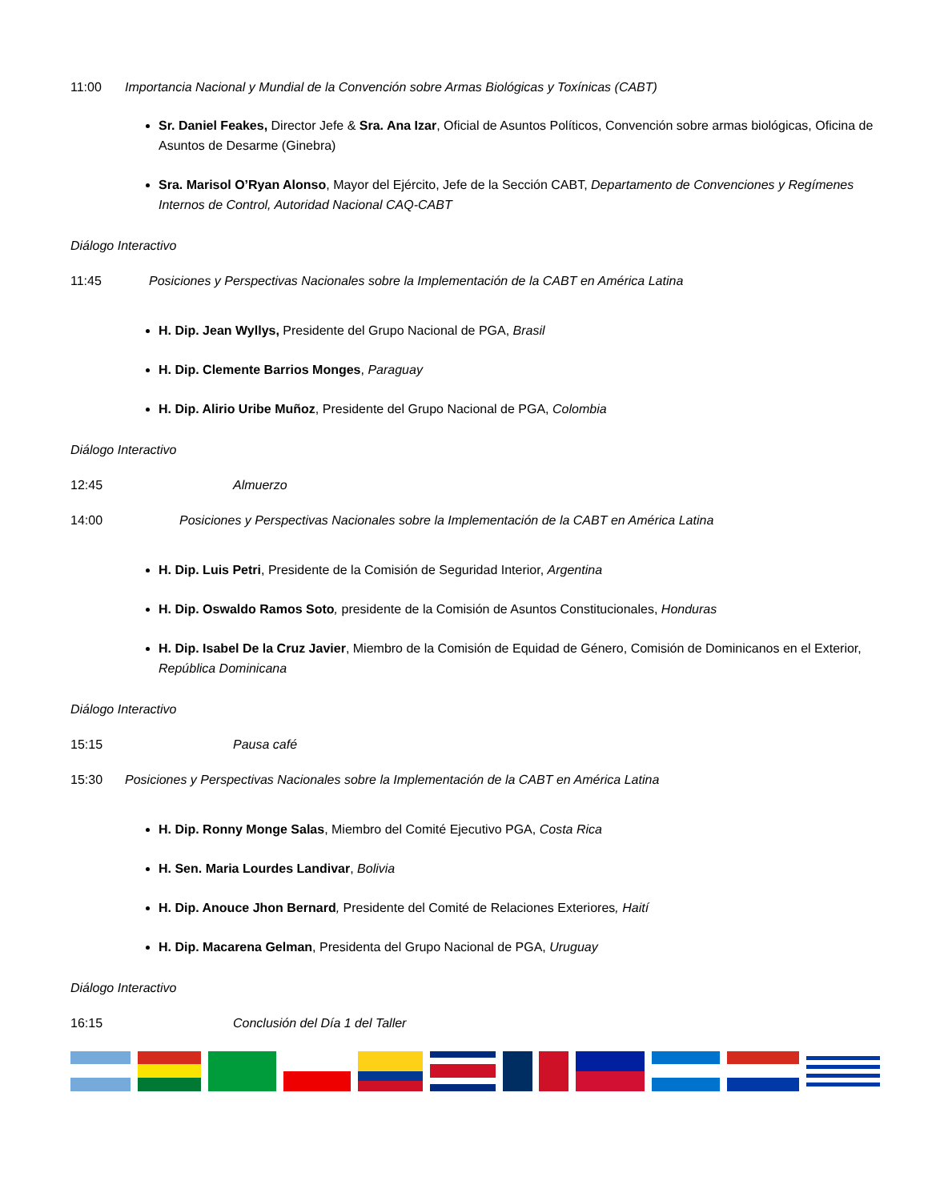11:00 Importancia Nacional y Mundial de la Convención sobre Armas Biológicas y Toxínicas (CABT)
Sr. Daniel Feakes, Director Jefe & Sra. Ana Izar, Oficial de Asuntos Políticos, Convención sobre armas biológicas, Oficina de Asuntos de Desarme (Ginebra)
Sra. Marisol O’Ryan Alonso, Mayor del Ejército, Jefe de la Sección CABT, Departamento de Convenciones y Regímenes Internos de Control, Autoridad Nacional CAQ-CABT
Diálogo Interactivo
11:45 Posiciones y Perspectivas Nacionales sobre la Implementación de la CABT en América Latina
H. Dip. Jean Wyllys, Presidente del Grupo Nacional de PGA, Brasil
H. Dip. Clemente Barrios Monges, Paraguay
H. Dip. Alirio Uribe Muñoz, Presidente del Grupo Nacional de PGA, Colombia
Diálogo Interactivo
12:45 Almuerzo
14:00 Posiciones y Perspectivas Nacionales sobre la Implementación de la CABT en América Latina
H. Dip. Luis Petri, Presidente de la Comisión de Seguridad Interior, Argentina
H. Dip. Oswaldo Ramos Soto, presidente de la Comisión de Asuntos Constitucionales, Honduras
H. Dip. Isabel De la Cruz Javier, Miembro de la Comisión de Equidad de Género, Comisión de Dominicanos en el Exterior, República Dominicana
Diálogo Interactivo
15:15 Pausa café
15:30 Posiciones y Perspectivas Nacionales sobre la Implementación de la CABT en América Latina
H. Dip. Ronny Monge Salas, Miembro del Comité Ejecutivo PGA, Costa Rica
H. Sen. Maria Lourdes Landivar, Bolivia
H. Dip. Anouce Jhon Bernard, Presidente del Comité de Relaciones Exteriores, Haití
H. Dip. Macarena Gelman, Presidenta del Grupo Nacional de PGA, Uruguay
Diálogo Interactivo
16:15 Conclusión del Día 1 del Taller